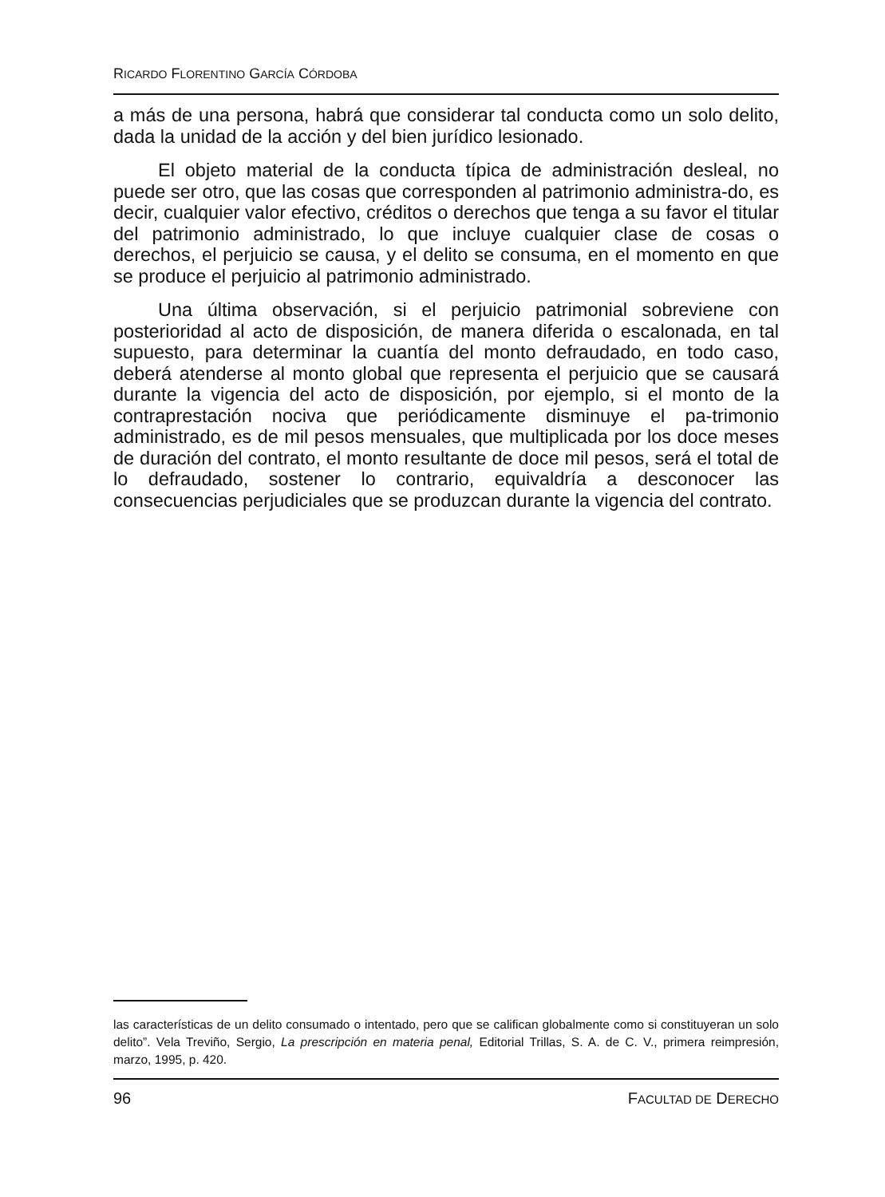RICARDO FLORENTINO GARCÍA CÓRDOBA
a más de una persona, habrá que considerar tal conducta como un solo delito, dada la unidad de la acción y del bien jurídico lesionado.
El objeto material de la conducta típica de administración desleal, no puede ser otro, que las cosas que corresponden al patrimonio administra-do, es decir, cualquier valor efectivo, créditos o derechos que tenga a su favor el titular del patrimonio administrado, lo que incluye cualquier clase de cosas o derechos, el perjuicio se causa, y el delito se consuma, en el momento en que se produce el perjuicio al patrimonio administrado.
Una última observación, si el perjuicio patrimonial sobreviene con posterioridad al acto de disposición, de manera diferida o escalonada, en tal supuesto, para determinar la cuantía del monto defraudado, en todo caso, deberá atenderse al monto global que representa el perjuicio que se causará durante la vigencia del acto de disposición, por ejemplo, si el monto de la contraprestación nociva que periódicamente disminuye el pa-trimonio administrado, es de mil pesos mensuales, que multiplicada por los doce meses de duración del contrato, el monto resultante de doce mil pesos, será el total de lo defraudado, sostener lo contrario, equivaldría a desconocer las consecuencias perjudiciales que se produzcan durante la vigencia del contrato.
las características de un delito consumado o intentado, pero que se califican globalmente como si constituyeran un solo delito”. Vela Treviño, Sergio, La prescripción en materia penal, Editorial Trillas, S. A. de C. V., primera reimpresión, marzo, 1995, p. 420.
96 FACULTAD DE DERECHO